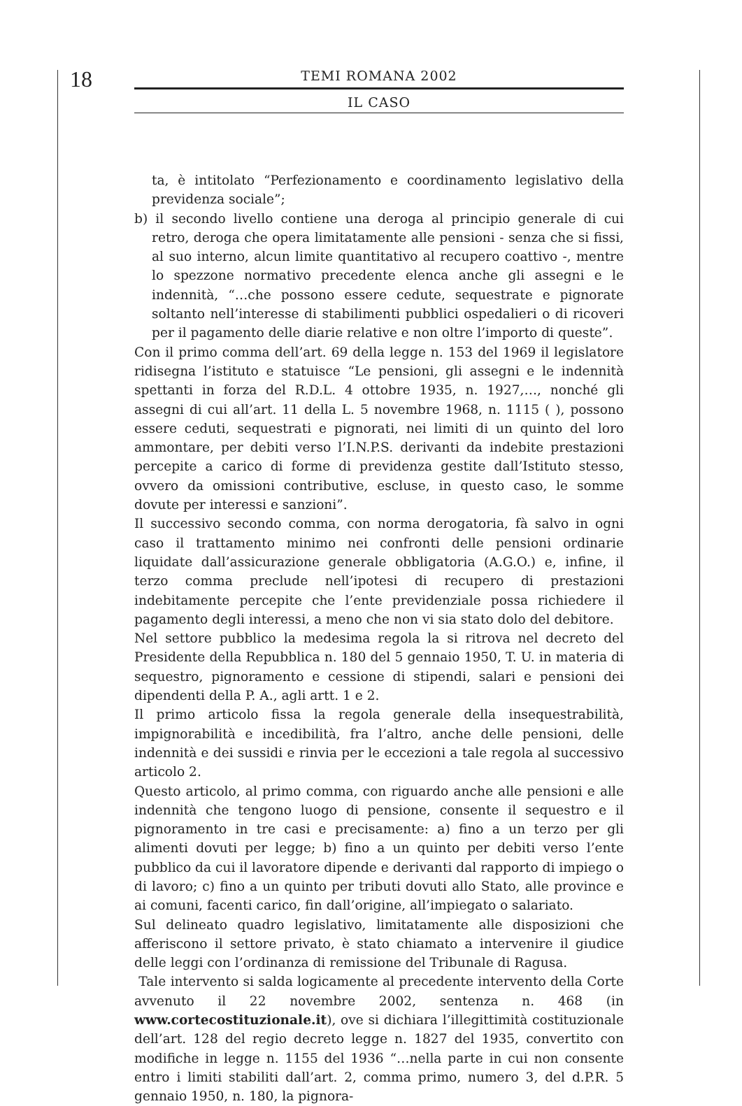18 TEMI ROMANA 2002
IL CASO
ta, è intitolato “Perfezionamento e coordinamento legislativo della previdenza sociale”;
b) il secondo livello contiene una deroga al principio generale di cui retro, deroga che opera limitatamente alle pensioni - senza che si fissi, al suo interno, alcun limite quantitativo al recupero coattivo -, mentre lo spezzone normativo precedente elenca anche gli assegni e le indennità, “…che possono essere cedute, sequestrate e pignorate soltanto nell’interesse di stabilimenti pubblici ospedalieri o di ricoveri per il pagamento delle diarie relative e non oltre l’importo di queste”.
Con il primo comma dell’art. 69 della legge n. 153 del 1969 il legislatore ridisegna l’istituto e statuisce “Le pensioni, gli assegni e le indennità spettanti in forza del R.D.L. 4 ottobre 1935, n. 1927,…, nonché gli assegni di cui all’art. 11 della L. 5 novembre 1968, n. 1115 ( ), possono essere ceduti, sequestrati e pignorati, nei limiti di un quinto del loro ammontare, per debiti verso l’I.N.P.S. derivanti da indebite prestazioni percepite a carico di forme di previdenza gestite dall’Istituto stesso, ovvero da omissioni contributive, escluse, in questo caso, le somme dovute per interessi e sanzioni”.
Il successivo secondo comma, con norma derogatoria, fà salvo in ogni caso il trattamento minimo nei confronti delle pensioni ordinarie liquidate dall’assicurazione generale obbligatoria (A.G.O.) e, infine, il terzo comma preclude nell’ipotesi di recupero di prestazioni indebitamente percepite che l’ente previdenziale possa richiedere il pagamento degli interessi, a meno che non vi sia stato dolo del debitore.
Nel settore pubblico la medesima regola la si ritrova nel decreto del Presidente della Repubblica n. 180 del 5 gennaio 1950, T. U. in materia di sequestro, pignoramento e cessione di stipendi, salari e pensioni dei dipendenti della P. A., agli artt. 1 e 2.
Il primo articolo fissa la regola generale della insequestrabilità, impignorabilità e incedibilità, fra l’altro, anche delle pensioni, delle indennità e dei sussidi e rinvia per le eccezioni a tale regola al successivo articolo 2.
Questo articolo, al primo comma, con riguardo anche alle pensioni e alle indennità che tengono luogo di pensione, consente il sequestro e il pignoramento in tre casi e precisamente: a) fino a un terzo per gli alimenti dovuti per legge; b) fino a un quinto per debiti verso l’ente pubblico da cui il lavoratore dipende e derivanti dal rapporto di impiego o di lavoro; c) fino a un quinto per tributi dovuti allo Stato, alle province e ai comuni, facenti carico, fin dall’origine, all’impiegato o salariato.
Sul delineato quadro legislativo, limitatamente alle disposizioni che afferiscono il settore privato, è stato chiamato a intervenire il giudice delle leggi con l’ordinanza di remissione del Tribunale di Ragusa.
Tale intervento si salda logicamente al precedente intervento della Corte avvenuto il 22 novembre 2002, sentenza n. 468 (in www.cortecostituzionale.it), ove si dichiara l’illegittimità costituzionale dell’art. 128 del regio decreto legge n. 1827 del 1935, convertito con modifiche in legge n. 1155 del 1936 “…nella parte in cui non consente entro i limiti stabiliti dall’art. 2, comma primo, numero 3, del d.P.R. 5 gennaio 1950, n. 180, la pignora-